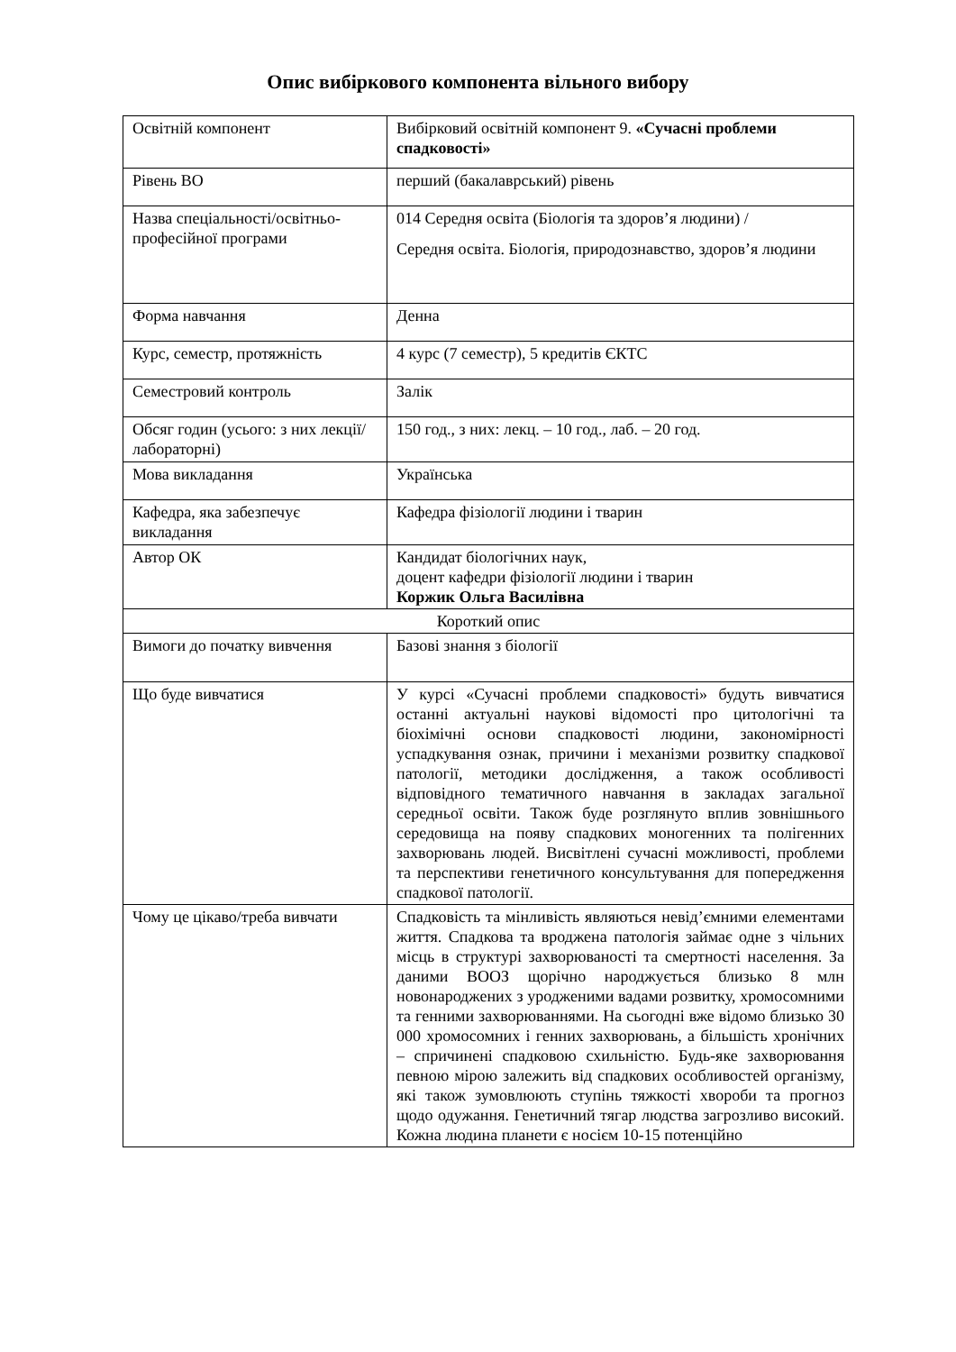Опис вибіркового компонента вільного вибору
| Освітній компонент | Вибірковий освітній компонент 9. «Сучасні проблеми спадковості» |
| Рівень ВО | перший (бакалаврський) рівень |
| Назва спеціальності/освітньо-професійної програми | 014 Середня освіта (Біологія та здоров’я людини) / Середня освіта. Біологія, природознавство, здоров’я людини |
| Форма навчання | Денна |
| Курс, семестр, протяжність | 4 курс (7 семестр), 5 кредитів ЄКТС |
| Семестровий контроль | Залік |
| Обсяг годин (усього: з них лекції/лабораторні) | 150 год., з них: лекц. – 10 год., лаб. – 20 год. |
| Мова викладання | Українська |
| Кафедра, яка забезпечує викладання | Кафедра фізіології людини і тварин |
| Автор ОК | Кандидат біологічних наук, доцент кафедри фізіології людини і тварин Коржик Ольга Василівна |
| Короткий опис | |
| Вимоги до початку вивчення | Базові знання з біології |
| Що буде вивчатися | У курсі «Сучасні проблеми спадковості» будуть вивчатися останні актуальні наукові відомості про цитологічні та біохімічні основи спадковості людини, закономірності успадкування ознак, причини і механізми розвитку спадкової патології, методики дослідження, а також особливості відповідного тематичного навчання в закладах загальної середньої освіти. Також буде розглянуто вплив зовнішнього середовища на появу спадкових моногенних та полігенних захворювань людей. Висвітлені сучасні можливості, проблеми та перспективи генетичного консультування для попередження спадкової патології. |
| Чому це цікаво/треба вивчати | Спадковість та мінливість являються невід’ємними елементами життя. Спадкова та вроджена патологія займає одне з чільних місць в структурі захворюваності та смертності населення. За даними ВООЗ щорічно народжується близько 8 млн новонароджених з уродженими вадами розвитку, хромосомними та генними захворюваннями. На сьогодні вже відомо близько 30 000 хромосомних і генних захворювань, а більшість хронічних – спричинені спадковою схильністю. Будь-яке захворювання певною мірою залежить від спадкових особливостей організму, які також зумовлюють ступінь тяжкості хвороби та прогноз щодо одужання. Генетичний тягар людства загрозливо високий. Кожна людина планети є носієм 10-15 потенційно |